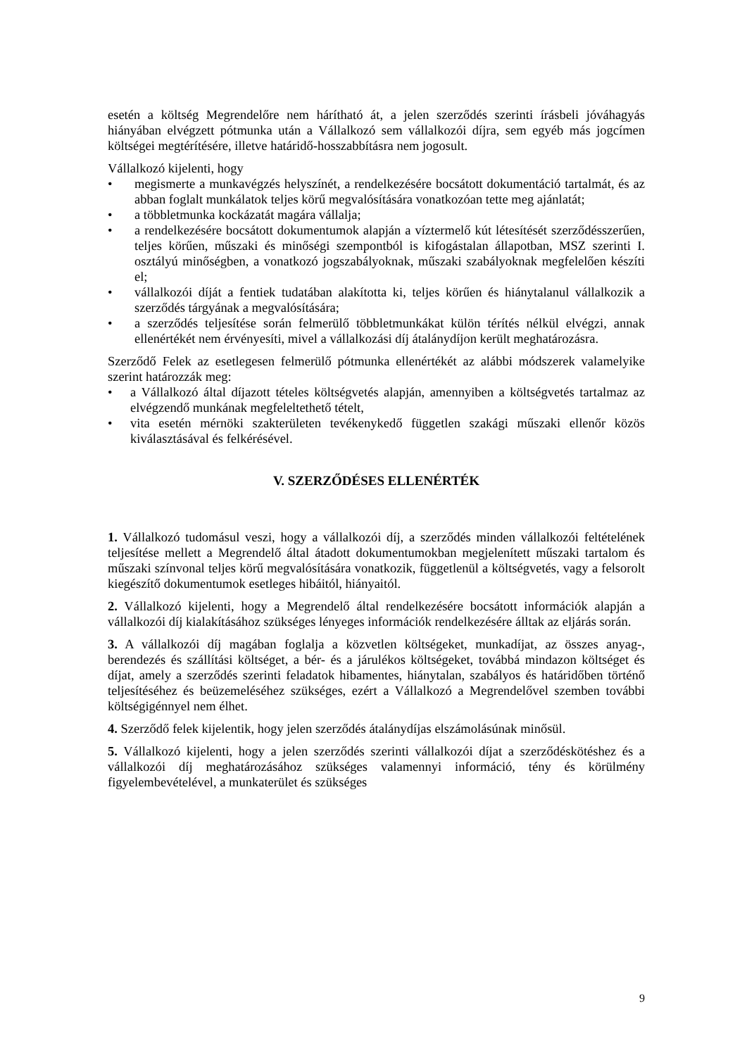esetén a költség Megrendelőre nem hárítható át, a jelen szerződés szerinti írásbeli jóváhagyás hiányában elvégzett pótmunka után a Vállalkozó sem vállalkozói díjra, sem egyéb más jogcímen költségei megtérítésére, illetve határidő-hosszabbításra nem jogosult.
Vállalkozó kijelenti, hogy
• megismerte a munkavégzés helyszínét, a rendelkezésére bocsátott dokumentáció tartalmát, és az abban foglalt munkálatok teljes körű megvalósítására vonatkozóan tette meg ajánlatát;
• a többletmunka kockázatát magára vállalja;
• a rendelkezésére bocsátott dokumentumok alapján a víztermelő kút létesítését szerződésszerűen, teljes körűen, műszaki és minőségi szempontból is kifogástalan állapotban, MSZ szerinti I. osztályú minőségben, a vonatkozó jogszabályoknak, műszaki szabályoknak megfelelően készíti el;
• vállalkozói díját a fentiek tudatában alakította ki, teljes körűen és hiánytalanul vállalkozik a szerződés tárgyának a megvalósítására;
• a szerződés teljesítése során felmerülő többletmunkákat külön térítés nélkül elvégzi, annak ellenértékét nem érvényesíti, mivel a vállalkozási díj átalánydíjon került meghatározásra.
Szerződő Felek az esetlegesen felmerülő pótmunka ellenértékét az alábbi módszerek valamelyike szerint határozzák meg:
• a Vállalkozó által díjazott tételes költségvetés alapján, amennyiben a költségvetés tartalmaz az elvégzendő munkának megfeleltethető tételt,
• vita esetén mérnöki szakterületen tevékenykedő független szakági műszaki ellenőr közös kiválasztásával és felkérésével.
V. SZERZŐDÉSES ELLENÉRTÉK
1. Vállalkozó tudomásul veszi, hogy a vállalkozói díj, a szerződés minden vállalkozói feltételének teljesítése mellett a Megrendelő által átadott dokumentumokban megjelenített műszaki tartalom és műszaki színvonal teljes körű megvalósítására vonatkozik, függetlenül a költségvetés, vagy a felsorolt kiegészítő dokumentumok esetleges hibáitól, hiányaitól.
2. Vállalkozó kijelenti, hogy a Megrendelő által rendelkezésére bocsátott információk alapján a vállalkozói díj kialakításához szükséges lényeges információk rendelkezésére álltak az eljárás során.
3. A vállalkozói díj magában foglalja a közvetlen költségeket, munkadíjat, az összes anyag-, berendezés és szállítási költséget, a bér- és a járulékos költségeket, továbbá mindazon költséget és díjat, amely a szerződés szerinti feladatok hibamentes, hiánytalan, szabályos és határidőben történő teljesítéséhez és beüzemeléséhez szükséges, ezért a Vállalkozó a Megrendelővel szemben további költségigénnyel nem élhet.
4. Szerződő felek kijelentik, hogy jelen szerződés átalánydíjas elszámolásúnak minősül.
5. Vállalkozó kijelenti, hogy a jelen szerződés szerinti vállalkozói díjat a szerződéskötéshez és a vállalkozói díj meghatározásához szükséges valamennyi információ, tény és körülmény figyelembevételével, a munkaterület és szükséges
9